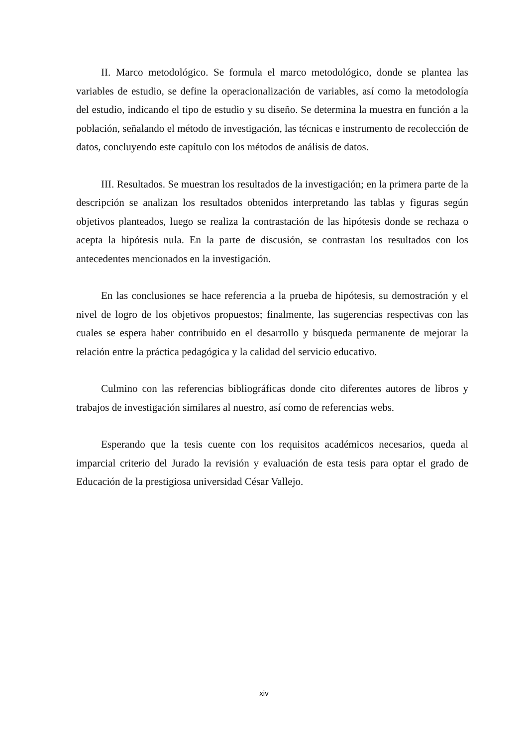II. Marco metodológico. Se formula el marco metodológico, donde se plantea las variables de estudio, se define la operacionalización de variables, así como la metodología del estudio, indicando el tipo de estudio y su diseño. Se determina la muestra en función a la población, señalando el método de investigación, las técnicas e instrumento de recolección de datos, concluyendo este capítulo con los métodos de análisis de datos.
III. Resultados. Se muestran los resultados de la investigación; en la primera parte de la descripción se analizan los resultados obtenidos interpretando las tablas y figuras según objetivos planteados, luego se realiza la contrastación de las hipótesis donde se rechaza o acepta la hipótesis nula. En la parte de discusión, se contrastan los resultados con los antecedentes mencionados en la investigación.
En las conclusiones se hace referencia a la prueba de hipótesis, su demostración y el nivel de logro de los objetivos propuestos; finalmente, las sugerencias respectivas con las cuales se espera haber contribuido en el desarrollo y búsqueda permanente de mejorar la relación entre la práctica pedagógica y la calidad del servicio educativo.
Culmino con las referencias bibliográficas donde cito diferentes autores de libros y trabajos de investigación similares al nuestro, así como de referencias webs.
Esperando que la tesis cuente con los requisitos académicos necesarios, queda al imparcial criterio del Jurado la revisión y evaluación de esta tesis para optar el grado de Educación de la prestigiosa universidad César Vallejo.
xiv